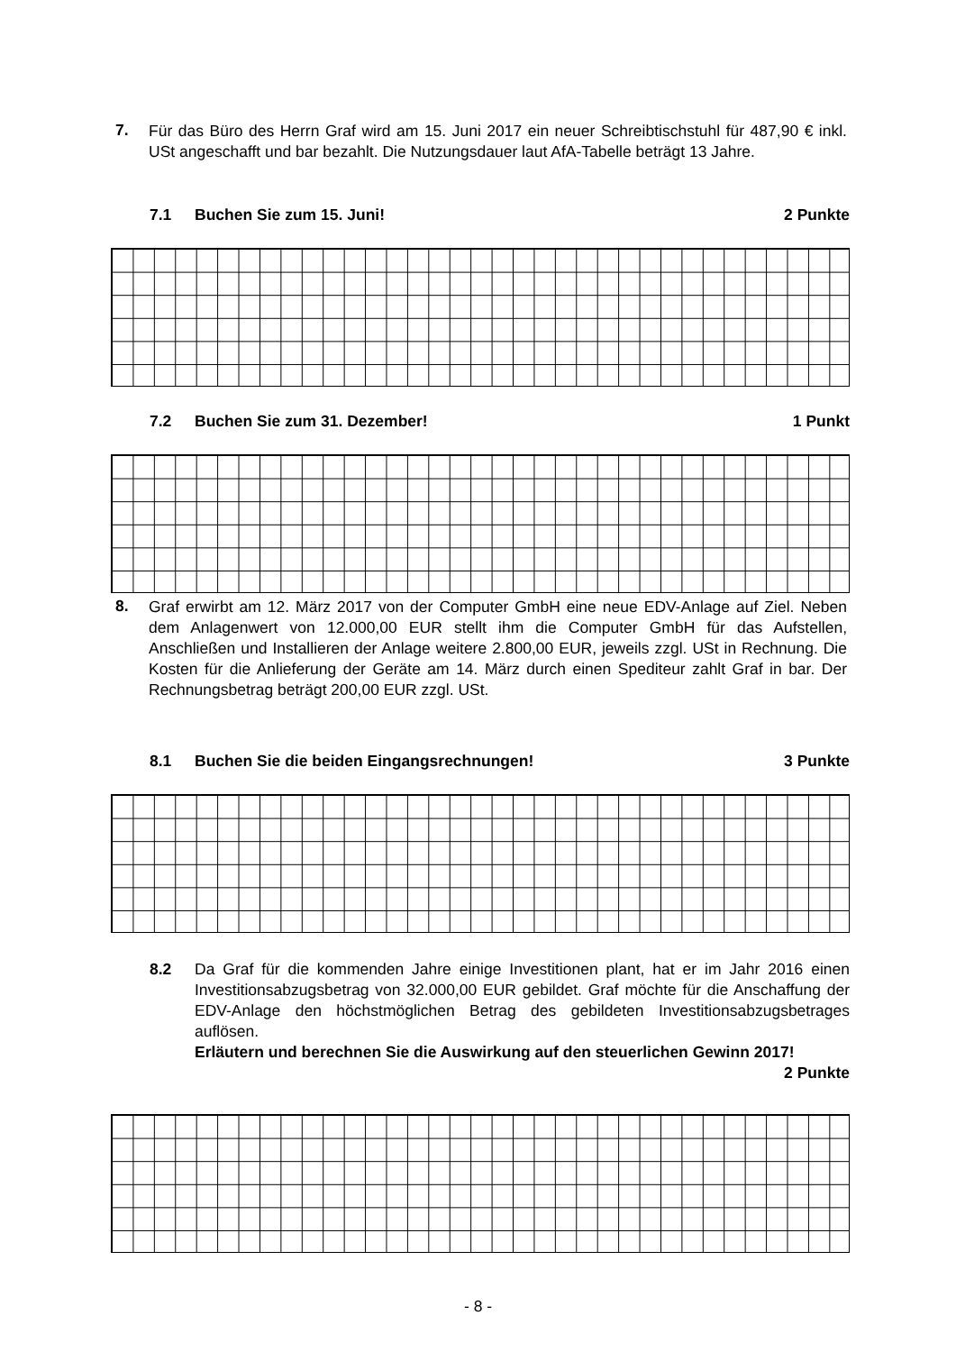7. Für das Büro des Herrn Graf wird am 15. Juni 2017 ein neuer Schreibtischstuhl für 487,90 € inkl. USt angeschafft und bar bezahlt. Die Nutzungsdauer laut AfA-Tabelle beträgt 13 Jahre.
7.1 Buchen Sie zum 15. Juni! 2 Punkte
7.2 Buchen Sie zum 31. Dezember!
1 Punkt
8. Graf erwirbt am 12. März 2017 von der Computer GmbH eine neue EDV-Anlage auf Ziel. Neben dem Anlagenwert von 12.000,00 EUR stellt ihm die Computer GmbH für das Aufstellen, Anschließen und Installieren der Anlage weitere 2.800,00 EUR, jeweils zzgl. USt in Rechnung. Die Kosten für die Anlieferung der Geräte am 14. März durch einen Spediteur zahlt Graf in bar. Der Rechnungsbetrag beträgt 200,00 EUR zzgl. USt.
8.1 Buchen Sie die beiden Eingangsrechnungen!
3 Punkte
8.2 Da Graf für die kommenden Jahre einige Investitionen plant, hat er im Jahr 2016 einen Investitionsabzugsbetrag von 32.000,00 EUR gebildet. Graf möchte für die Anschaffung der EDV-Anlage den höchstmöglichen Betrag des gebildeten Investitionsabzugsbetrages auflösen.
Erläutern und berechnen Sie die Auswirkung auf den steuerlichen Gewinn 2017! 2 Punkte
- 8 -